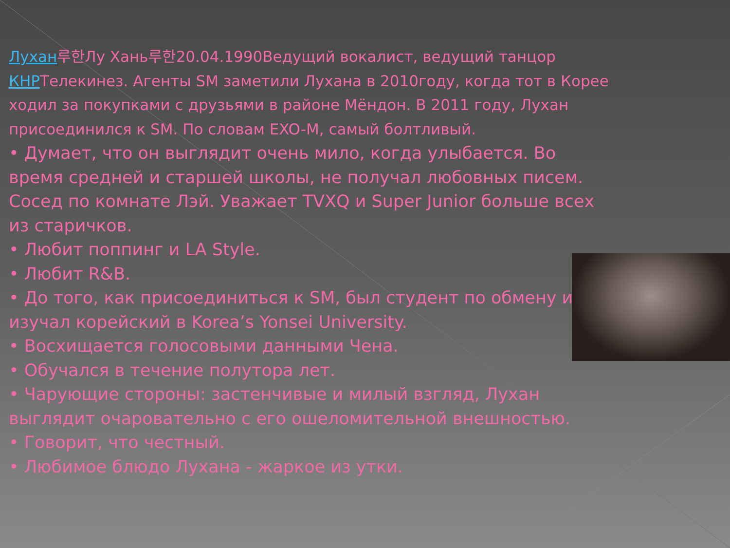Лухан루한Лу Хань루한20.04.1990Ведущий вокалист, ведущий танцор КНРТелекинез. Агенты SM заметили Лухана в 2010году, когда тот в Корее ходил за покупками с друзьями в районе Мёндон. В 2011 году, Лухан присоединился к SM. По словам EXO-M, самый болтливый.
• Думает, что он выглядит очень мило, когда улыбается. Во время средней и старшей школы, не получал любовных писем. Сосед по комнате Лэй. Уважает TVXQ и Super Junior больше всех из старичков.
• Любит поппинг и LA Style.
• Любит R&B.
• До того, как присоединиться к SM, был студент по обмену и изучал корейский в Korea’s Yonsei University.
• Восхищается голосовыми данными Чена.
• Обучался в течение полутора лет.
• Чарующие стороны: застенчивые и милый взгляд, Лухан выглядит очаровательно с его ошеломительной внешностью.
• Говорит, что честный.
• Любимое блюдо Лухана - жаркое из утки.